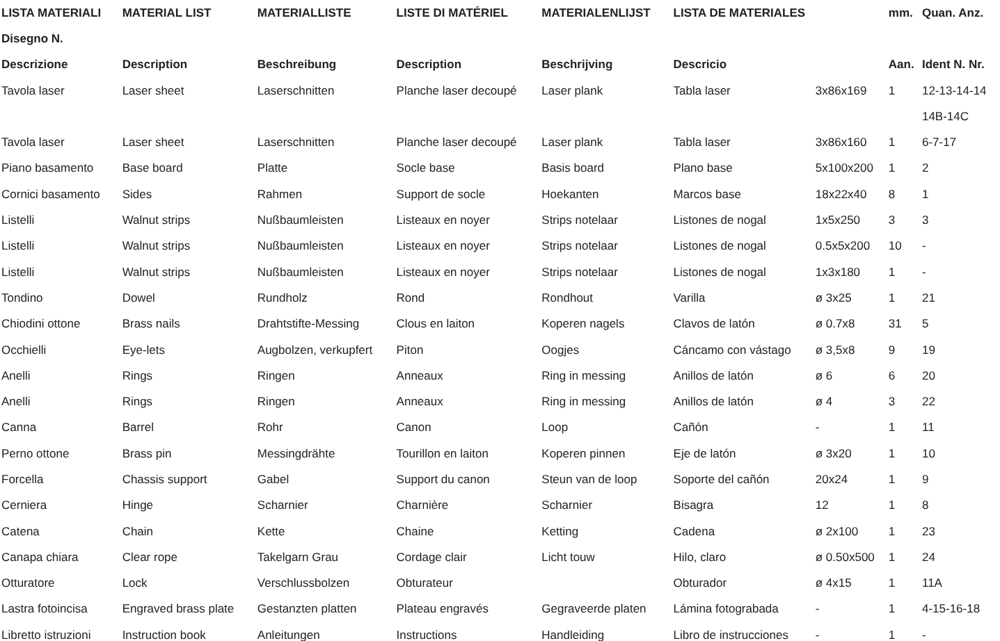| LISTA MATERIALI | MATERIAL LIST | MATERIALLISTE | LISTE DI MATÉRIEL | MATERIALENLIJST | LISTA DE MATERIALES | | mm. | Quan. Anz. |
| --- | --- | --- | --- | --- | --- | --- | --- | --- |
| Disegno N. | | | | | | | | |
| Descrizione | Description | Beschreibung | Description | Beschrijving | Descricio | | Aan. | Ident N. Nr. |
| Tavola laser | Laser sheet | Laserschnitten | Planche laser decoupé | Laser plank | Tabla laser | 3x86x169 | 1 | 12-13-14-14 |
| | | | | | | | | 14B-14C |
| Tavola laser | Laser sheet | Laserschnitten | Planche laser decoupé | Laser plank | Tabla laser | 3x86x160 | 1 | 6-7-17 |
| Piano basamento | Base board | Platte | Socle base | Basis board | Plano base | 5x100x200 | 1 | 2 |
| Cornici basamento | Sides | Rahmen | Support de socle | Hoekanten | Marcos base | 18x22x40 | 8 | 1 |
| Listelli | Walnut strips | Nußbaumleisten | Listeaux en noyer | Strips notelaar | Listones de nogal | 1x5x250 | 3 | 3 |
| Listelli | Walnut strips | Nußbaumleisten | Listeaux en noyer | Strips notelaar | Listones de nogal | 0.5x5x200 | 10 | - |
| Listelli | Walnut strips | Nußbaumleisten | Listeaux en noyer | Strips notelaar | Listones de nogal | 1x3x180 | 1 | - |
| Tondino | Dowel | Rundholz | Rond | Rondhout | Varilla | ø 3x25 | 1 | 21 |
| Chiodini ottone | Brass nails | Drahtstifte-Messing | Clous en laiton | Koperen nagels | Clavos de latón | ø 0.7x8 | 31 | 5 |
| Occhielli | Eye-lets | Augbolzen, verkupfert | Piton | Oogjes | Cáncamo con vástago | ø 3,5x8 | 9 | 19 |
| Anelli | Rings | Ringen | Anneaux | Ring in messing | Anillos de latón | ø 6 | 6 | 20 |
| Anelli | Rings | Ringen | Anneaux | Ring in messing | Anillos de latón | ø 4 | 3 | 22 |
| Canna | Barrel | Rohr | Canon | Loop | Cañón | - | 1 | 11 |
| Perno ottone | Brass pin | Messingdrähte | Tourillon en laiton | Koperen pinnen | Eje de latón | ø 3x20 | 1 | 10 |
| Forcella | Chassis support | Gabel | Support du canon | Steun van de loop | Soporte del cañón | 20x24 | 1 | 9 |
| Cerniera | Hinge | Scharnier | Charnière | Scharnier | Bisagra | 12 | 1 | 8 |
| Catena | Chain | Kette | Chaine | Ketting | Cadena | ø 2x100 | 1 | 23 |
| Canapa chiara | Clear rope | Takelgarn Grau | Cordage clair | Licht touw | Hilo, claro | ø 0.50x500 | 1 | 24 |
| Otturatore | Lock | Verschlussbolzen | Obturateur | | Obturador | ø 4x15 | 1 | 11A |
| Lastra fotoincisa | Engraved brass plate | Gestanzten platten | Plateau engravés | Gegraveerde platen | Lámina fotograbada | - | 1 | 4-15-16-18 |
| Libretto istruzioni | Instruction book | Anleitungen | Instructions | Handleiding | Libro de instrucciones | - | 1 | - |